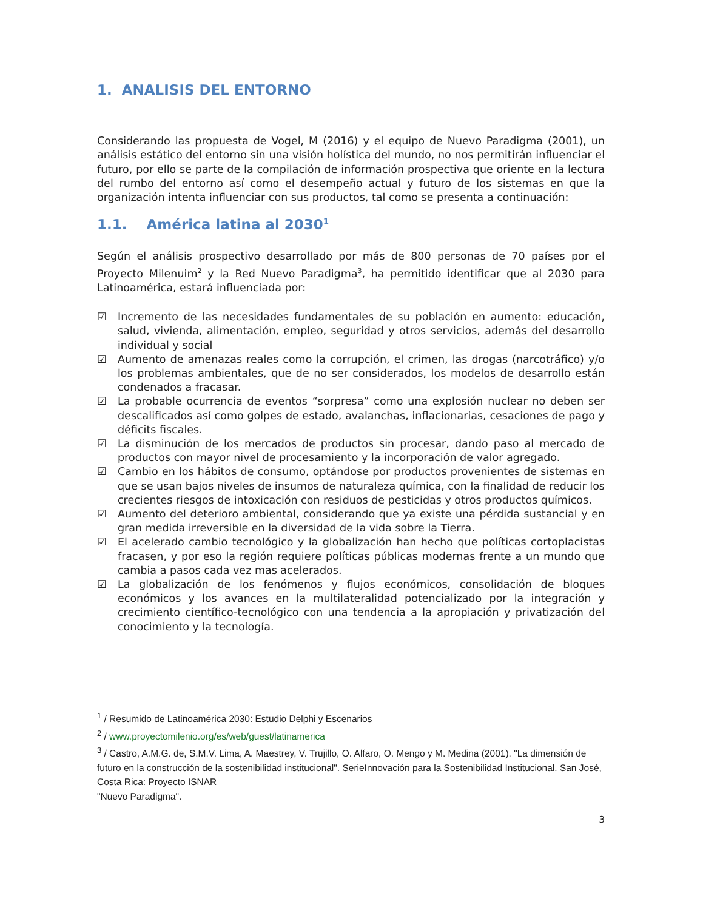1. ANALISIS DEL ENTORNO
Considerando las propuesta de Vogel, M (2016) y el equipo de Nuevo Paradigma (2001), un análisis estático del entorno sin una visión holística del mundo, no nos permitirán influenciar el futuro, por ello se parte de la compilación de información prospectiva que oriente en la lectura del rumbo del entorno así como el desempeño actual y futuro de los sistemas en que la organización intenta influenciar con sus productos, tal como se presenta a continuación:
1.1. América latina al 2030<sup>1</sup>
Según el análisis prospectivo desarrollado por más de 800 personas de 70 países por el Proyecto Milenuim<sup>2</sup> y la Red Nuevo Paradigma<sup>3</sup>, ha permitido identificar que al 2030 para Latinoamérica, estará influenciada por:
☑ Incremento de las necesidades fundamentales de su población en aumento: educación, salud, vivienda, alimentación, empleo, seguridad y otros servicios, además del desarrollo individual y social
☑ Aumento de amenazas reales como la corrupción, el crimen, las drogas (narcotráfico) y/o los problemas ambientales, que de no ser considerados, los modelos de desarrollo están condenados a fracasar.
☑ La probable ocurrencia de eventos “sorpresa” como una explosión nuclear no deben ser descalificados así como golpes de estado, avalanchas, inflacionarias, cesaciones de pago y déficits fiscales.
☑ La disminución de los mercados de productos sin procesar, dando paso al mercado de productos con mayor nivel de procesamiento y la incorporación de valor agregado.
☑ Cambio en los hábitos de consumo, optándose por productos provenientes de sistemas en que se usan bajos niveles de insumos de naturaleza química, con la finalidad de reducir los crecientes riesgos de intoxicación con residuos de pesticidas y otros productos químicos.
☑ Aumento del deterioro ambiental, considerando que ya existe una pérdida sustancial y en gran medida irreversible en la diversidad de la vida sobre la Tierra.
☑ El acelerado cambio tecnológico y la globalización han hecho que políticas cortoplacistas fracasen, y por eso la región requiere políticas públicas modernas frente a un mundo que cambia a pasos cada vez mas acelerados.
☑ La globalización de los fenómenos y flujos económicos, consolidación de bloques económicos y los avances en la multilateralidad potencializado por la integración y crecimiento científico-tecnológico con una tendencia a la apropiación y privatización del conocimiento y la tecnología.
<sup>1</sup> / Resumido de Latinoamérica 2030: Estudio Delphi y Escenarios
<sup>2</sup> / www.proyectomilenio.org/es/web/guest/latinamerica
<sup>3</sup> / Castro, A.M.G. de, S.M.V. Lima, A. Maestrey, V. Trujillo, O. Alfaro, O. Mengo y M. Medina (2001). "La dimensión de futuro en la construcción de la sostenibilidad institucional". SerieInnovación para la Sostenibilidad Institucional. San José, Costa Rica: Proyecto ISNAR
"Nuevo Paradigma".
3